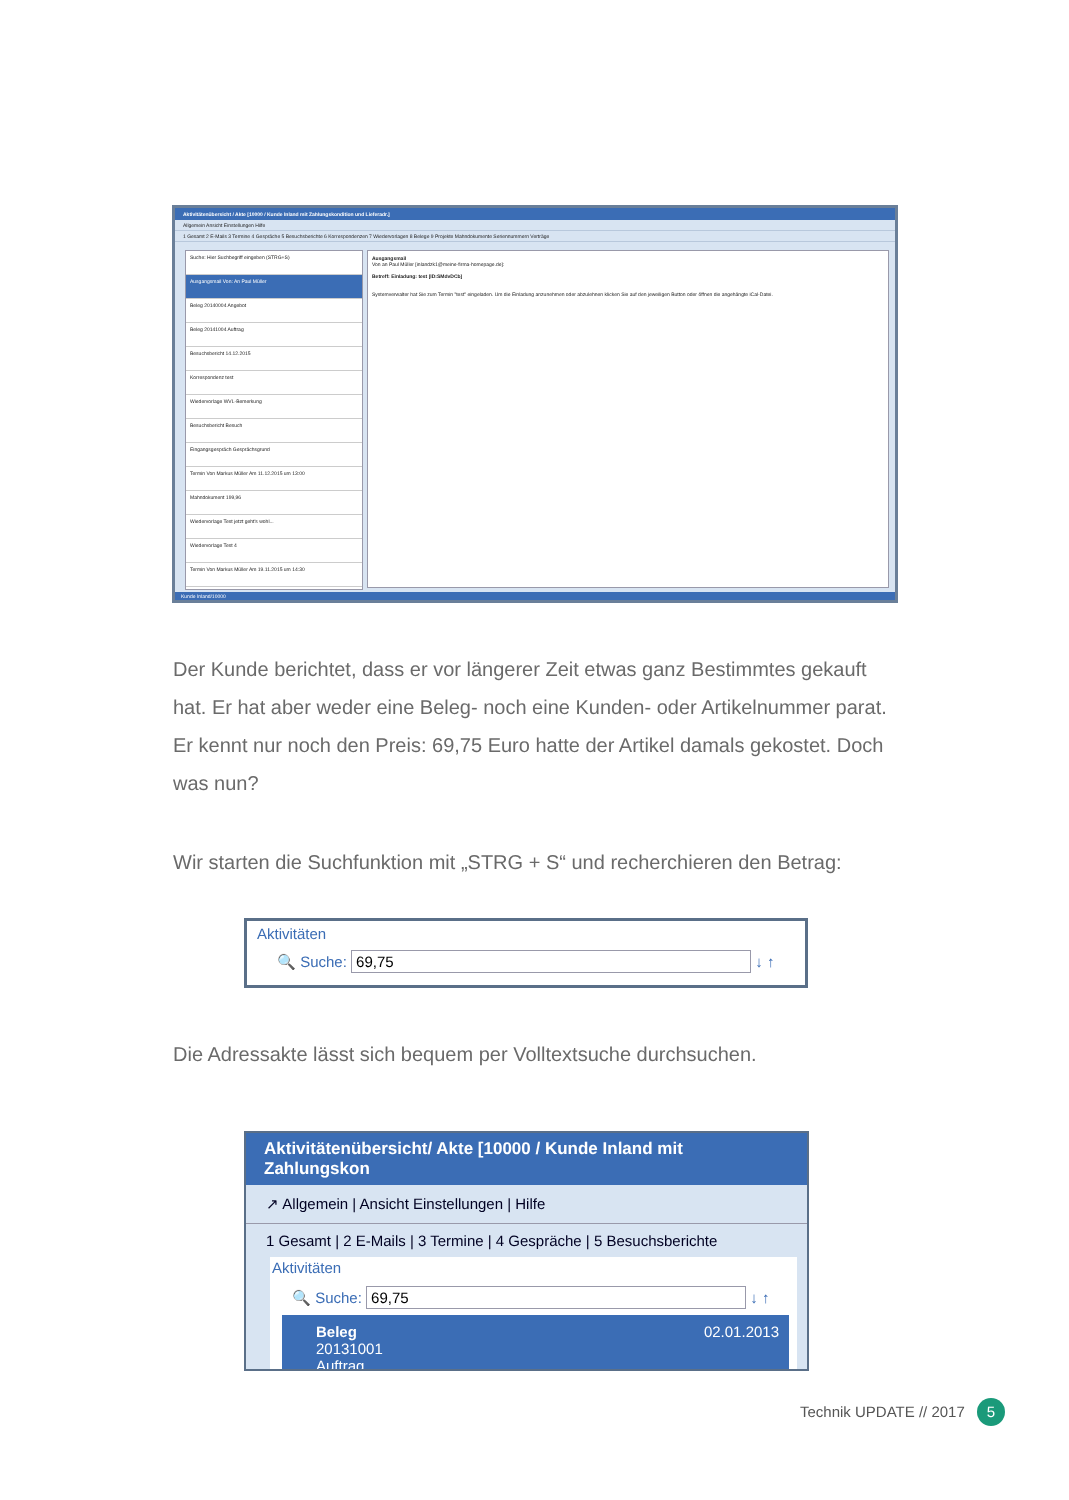Aktivitätenübersicht / Akte [10000 / Kunde Inland mit Zahlungskondition und Lieferadr.]
Allgemein Ansicht Einstellungen Hilfe
1 Gesamt 2 E-Mails 3 Termine 4 Gespräche 5 Besuchsberichte 6 Korrespondenzen 7 Wiedervorlagen 8 Belege 9 Projekte Mahndokumente Seriennummern Verträge
Suche: Hier Suchbegriff eingeben (STRG+S)
Ausgangsmail Von: An Paul Müller
Beleg 20140004 Angebot
Beleg 20141004 Auftrag
Besuchsbericht 14.12.2015
Korrespondenz test
Wiedervorlage WVL-Bemerkung
Besuchsbericht Besuch
Eingangsgespräch Gesprächsgrund
Termin Von Markus Müller Am 11.12.2015 um 13:00
Mahndokument 199,96
Wiedervorlage Test jetzt geht's wohl...
Wiedervorlage Test 4
Termin Von Markus Müller Am 19.11.2015 um 14:30
Ausgangsmail
Von an Paul Müller [inlandzk1@meine-firma-homepage.de]:
Betreff: Einladung: test [ID:SMdvDCb]
Systemverwalter hat Sie zum Termin "test" eingeladen. Um die Einladung anzunehmen oder abzulehnen klicken Sie auf den jeweiligen Button oder öffnen die angehängte iCal-Datei.
Kunde Inland/10000
Der Kunde berichtet, dass er vor längerer Zeit etwas ganz Bestimmtes gekauft hat. Er hat aber weder eine Beleg- noch eine Kunden- oder Artikelnummer parat. Er kennt nur noch den Preis: 69,75 Euro hatte der Artikel damals gekostet. Doch was nun?
Wir starten die Suchfunktion mit „STRG + S“ und recherchieren den Betrag:
Aktivitäten
🔍 Suche: 69,75 ↓ ↑
Die Adressakte lässt sich bequem per Volltextsuche durchsuchen.
Aktivitätenübersicht/ Akte [10000 / Kunde Inland mit Zahlungskon
↗ Allgemein | Ansicht Einstellungen | Hilfe
1 Gesamt | 2 E-Mails | 3 Termine | 4 Gespräche | 5 Besuchsberichte
Aktivitäten
🔍 Suche: 69,75 ↓ ↑
Beleg
20131001
Auftrag
02.01.2013
Technik UPDATE // 2017 5